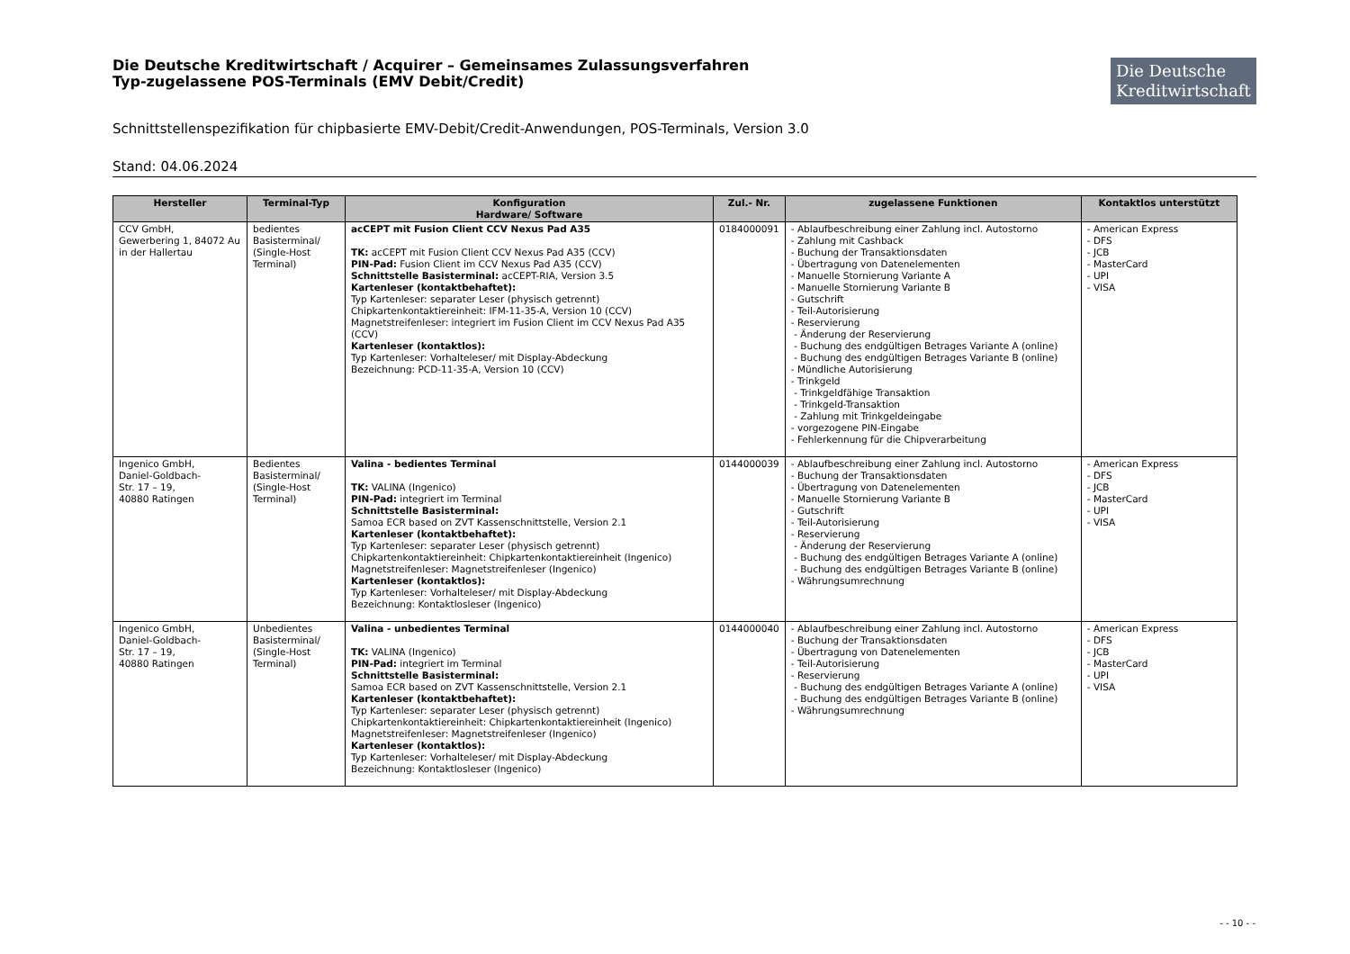Die Deutsche Kreditwirtschaft / Acquirer – Gemeinsames Zulassungsverfahren
Typ-zugelassene POS-Terminals (EMV Debit/Credit)
Die Deutsche Kreditwirtschaft
Schnittstellenspezifikation für chipbasierte EMV-Debit/Credit-Anwendungen, POS-Terminals, Version 3.0
Stand: 04.06.2024
| Hersteller | Terminal-Typ | Konfiguration Hardware/ Software | Zul.- Nr. | zugelassene Funktionen | Kontaktlos unterstützt |
| --- | --- | --- | --- | --- | --- |
| CCV GmbH, Gewerbering 1, 84072 Au in der Hallertau | bedientes Basisterminal/ (Single-Host Terminal) | acCEPT mit Fusion Client CCV Nexus Pad A35 TK: acCEPT mit Fusion Client CCV Nexus Pad A35 (CCV) PIN-Pad: Fusion Client im CCV Nexus Pad A35 (CCV) Schnittstelle Basisterminal: acCEPT-RIA, Version 3.5 Kartenleser (kontaktbehaftet): Typ Kartenleser: separater Leser (physisch getrennt) Chipkartenkontaktiereinheit: IFM-11-35-A, Version 10 (CCV) Magnetstreifenleser: integriert im Fusion Client im CCV Nexus Pad A35 (CCV) Kartenleser (kontaktlos): Typ Kartenleser: Vorhalteleser/ mit Display-Abdeckung Bezeichnung: PCD-11-35-A, Version 10 (CCV) | 0184000091 | - Ablaufbeschreibung einer Zahlung incl. Autostorno - Zahlung mit Cashback - Buchung der Transaktionsdaten - Übertragung von Datenelementen - Manuelle Stornierung Variante A - Manuelle Stornierung Variante B - Gutschrift - Teil-Autorisierung - Reservierung - Änderung der Reservierung - Buchung des endgültigen Betrages Variante A (online) - Buchung des endgültigen Betrages Variante B (online) - Mündliche Autorisierung - Trinkgeld - Trinkgeldfähige Transaktion - Trinkgeld-Transaktion - Zahlung mit Trinkgeldeingabe - vorgezogene PIN-Eingabe - Fehlerkennung für die Chipverarbeitung | - American Express - DFS - JCB - MasterCard - UPI - VISA |
| Ingenico GmbH, Daniel-Goldbach- Str. 17 – 19, 40880 Ratingen | Bedientes Basisterminal/ (Single-Host Terminal) | Valina - bedientes Terminal TK: VALINA (Ingenico) PIN-Pad: integriert im Terminal Schnittstelle Basisterminal: Samoa ECR based on ZVT Kassenschnittstelle, Version 2.1 Kartenleser (kontaktbehaftet): Typ Kartenleser: separater Leser (physisch getrennt) Chipkartenkontaktiereinheit: Chipkartenkontaktiereinheit (Ingenico) Magnetstreifenleser: Magnetstreifenleser (Ingenico) Kartenleser (kontaktlos): Typ Kartenleser: Vorhalteleser/ mit Display-Abdeckung Bezeichnung: Kontaktlosleser (Ingenico) | 0144000039 | - Ablaufbeschreibung einer Zahlung incl. Autostorno - Buchung der Transaktionsdaten - Übertragung von Datenelementen - Manuelle Stornierung Variante B - Gutschrift - Teil-Autorisierung - Reservierung - Änderung der Reservierung - Buchung des endgültigen Betrages Variante A (online) - Buchung des endgültigen Betrages Variante B (online) - Währungsumrechnung | - American Express - DFS - JCB - MasterCard - UPI - VISA |
| Ingenico GmbH, Daniel-Goldbach- Str. 17 – 19, 40880 Ratingen | Unbedientes Basisterminal/ (Single-Host Terminal) | Valina - unbedientes Terminal TK: VALINA (Ingenico) PIN-Pad: integriert im Terminal Schnittstelle Basisterminal: Samoa ECR based on ZVT Kassenschnittstelle, Version 2.1 Kartenleser (kontaktbehaftet): Typ Kartenleser: separater Leser (physisch getrennt) Chipkartenkontaktiereinheit: Chipkartenkontaktiereinheit (Ingenico) Magnetstreifenleser: Magnetstreifenleser (Ingenico) Kartenleser (kontaktlos): Typ Kartenleser: Vorhalteleser/ mit Display-Abdeckung Bezeichnung: Kontaktlosleser (Ingenico) | 0144000040 | - Ablaufbeschreibung einer Zahlung incl. Autostorno - Buchung der Transaktionsdaten - Übertragung von Datenelementen - Teil-Autorisierung - Reservierung - Buchung des endgültigen Betrages Variante A (online) - Buchung des endgültigen Betrages Variante B (online) - Währungsumrechnung | - American Express - DFS - JCB - MasterCard - UPI - VISA |
- - 10 - -